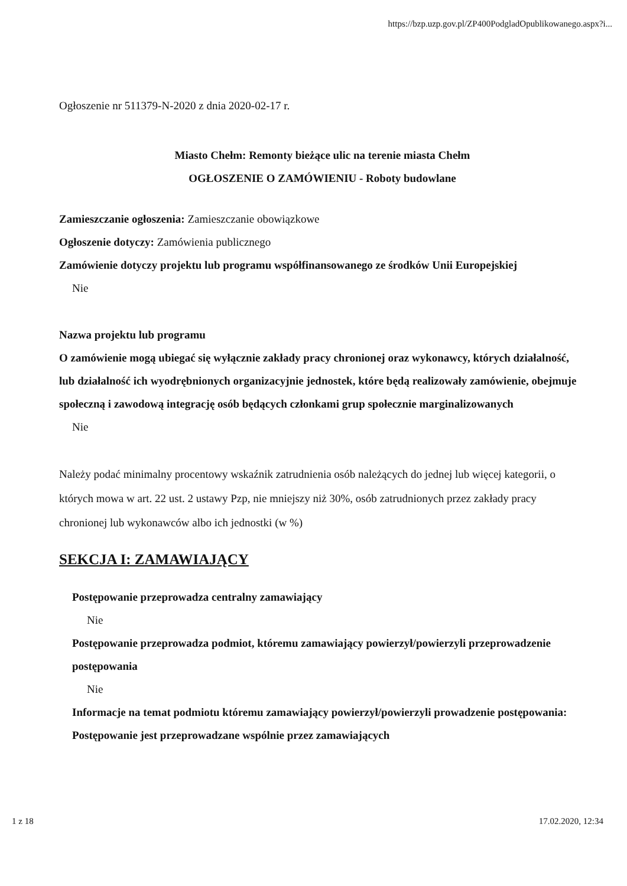https://bzp.uzp.gov.pl/ZP400PodgladOpublikowanego.aspx?i...
Ogłoszenie nr 511379-N-2020 z dnia 2020-02-17 r.
Miasto Chełm: Remonty bieżące ulic na terenie miasta Chełm
OGŁOSZENIE O ZAMÓWIENIU - Roboty budowlane
Zamieszczanie ogłoszenia: Zamieszczanie obowiązkowe
Ogłoszenie dotyczy: Zamówienia publicznego
Zamówienie dotyczy projektu lub programu współfinansowanego ze środków Unii Europejskiej
Nie
Nazwa projektu lub programu
O zamówienie mogą ubiegać się wyłącznie zakłady pracy chronionej oraz wykonawcy, których działalność, lub działalność ich wyodrębnionych organizacyjnie jednostek, które będą realizowały zamówienie, obejmuje społeczną i zawodową integrację osób będących członkami grup społecznie marginalizowanych
Nie
Należy podać minimalny procentowy wskaźnik zatrudnienia osób należących do jednej lub więcej kategorii, o których mowa w art. 22 ust. 2 ustawy Pzp, nie mniejszy niż 30%, osób zatrudnionych przez zakłady pracy chronionej lub wykonawców albo ich jednostki (w %)
SEKCJA I: ZAMAWIAJĄCY
Postępowanie przeprowadza centralny zamawiający
Nie
Postępowanie przeprowadza podmiot, któremu zamawiający powierzył/powierzyli przeprowadzenie postępowania
Nie
Informacje na temat podmiotu któremu zamawiający powierzył/powierzyli prowadzenie postępowania:
Postępowanie jest przeprowadzane wspólnie przez zamawiających
1 z 18 17.02.2020, 12:34